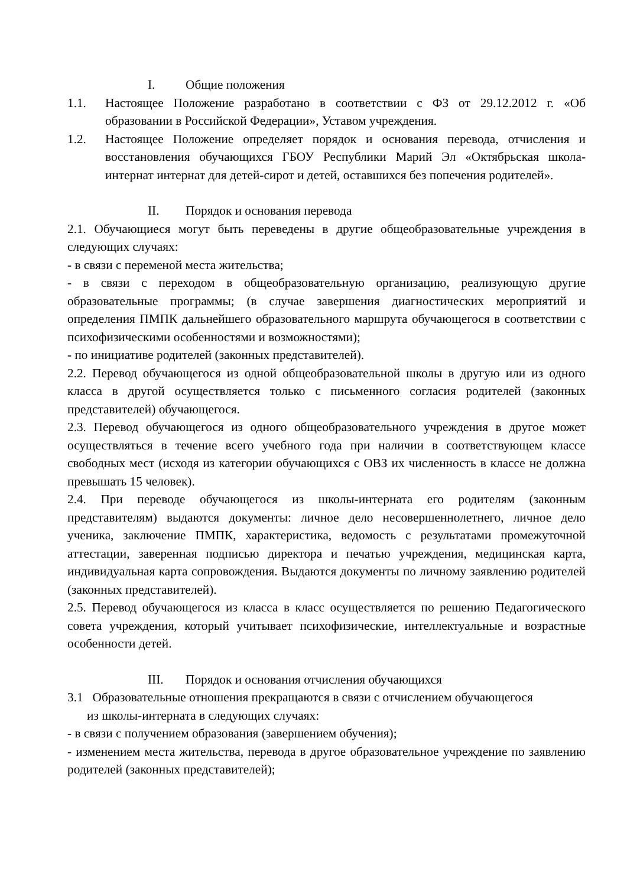I. Общие положения
1.1. Настоящее Положение разработано в соответствии с ФЗ от 29.12.2012 г. «Об образовании в Российской Федерации», Уставом учреждения.
1.2. Настоящее Положение определяет порядок и основания перевода, отчисления и восстановления обучающихся ГБОУ Республики Марий Эл «Октябрьская школа-интернат интернат для детей-сирот и детей, оставшихся без попечения родителей».
II. Порядок и основания перевода
2.1. Обучающиеся могут быть переведены в другие общеобразовательные учреждения в следующих случаях:
- в связи с переменой места жительства;
- в связи с переходом в общеобразовательную организацию, реализующую другие образовательные программы; (в случае завершения диагностических мероприятий и определения ПМПК дальнейшего образовательного маршрута обучающегося в соответствии с психофизическими особенностями и возможностями);
- по инициативе родителей (законных представителей).
2.2. Перевод обучающегося из одной общеобразовательной школы в другую или из одного класса в другой осуществляется только с письменного согласия родителей (законных представителей) обучающегося.
2.3. Перевод обучающегося из одного общеобразовательного учреждения в другое может осуществляться в течение всего учебного года при наличии в соответствующем классе свободных мест (исходя из категории обучающихся с ОВЗ их численность в классе не должна превышать 15 человек).
2.4. При переводе обучающегося из школы-интерната его родителям (законным представителям) выдаются документы: личное дело несовершеннолетнего, личное дело ученика, заключение ПМПК, характеристика, ведомость с результатами промежуточной аттестации, заверенная подписью директора и печатью учреждения, медицинская карта, индивидуальная карта сопровождения. Выдаются документы по личному заявлению родителей (законных представителей).
2.5. Перевод обучающегося из класса в класс осуществляется по решению Педагогического совета учреждения, который учитывает психофизические, интеллектуальные и возрастные особенности детей.
III. Порядок и основания отчисления обучающихся
3.1 Образовательные отношения прекращаются в связи с отчислением обучающегося
из школы-интерната в следующих случаях:
- в связи с получением образования (завершением обучения);
- изменением места жительства, перевода в другое образовательное учреждение по заявлению родителей (законных представителей);